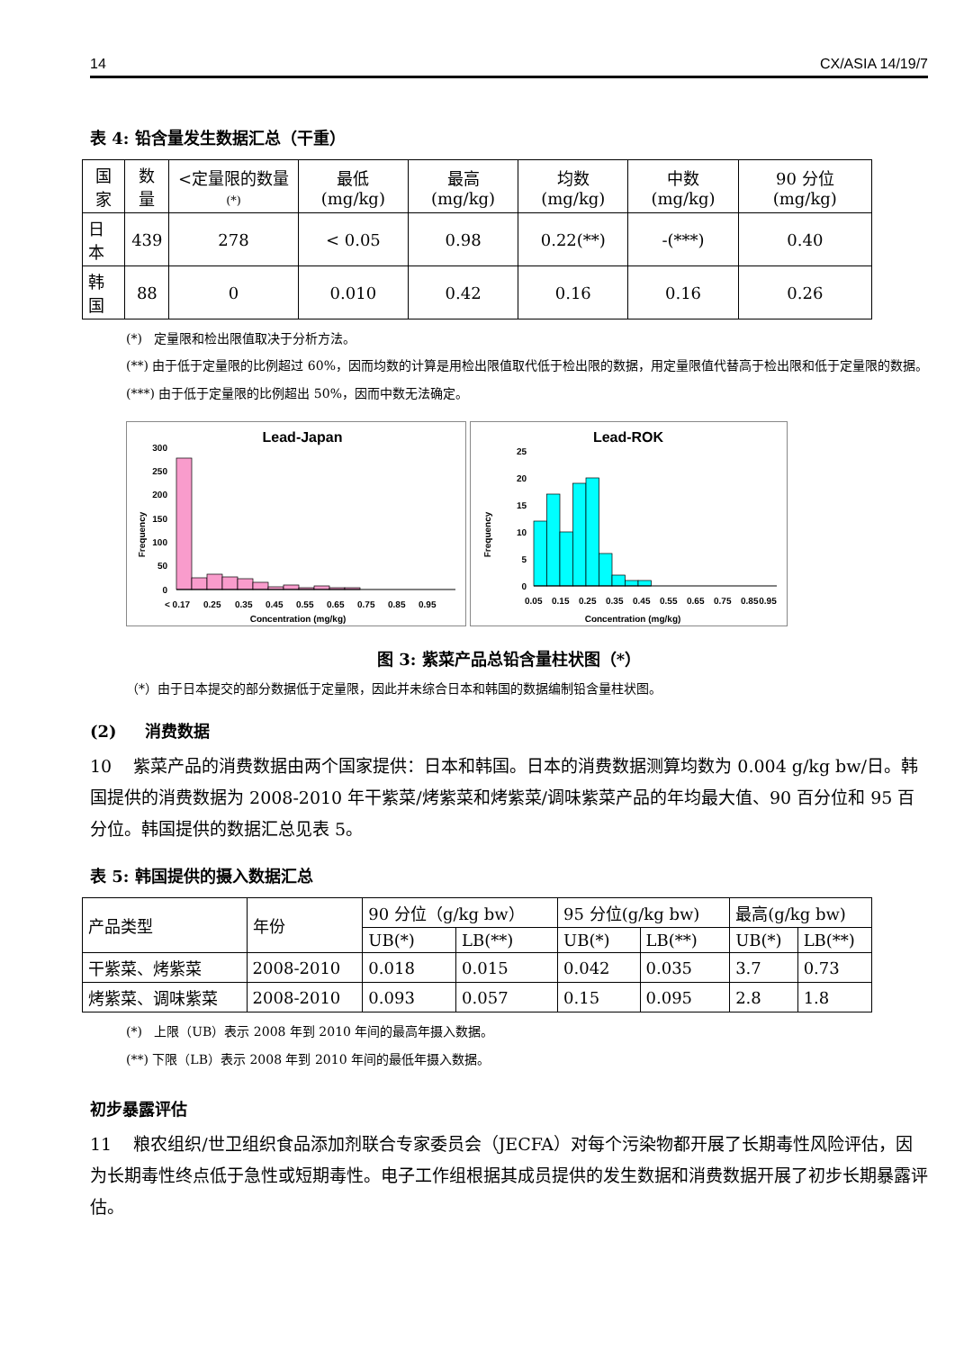14 CX/ASIA 14/19/7
表 4: 铅含量发生数据汇总（干重）
| 国家 | 数量 | <定量限的数量 (*) | 最低 (mg/kg) | 最高 (mg/kg) | 均数 (mg/kg) | 中数 (mg/kg) | 90 分位 (mg/kg) |
| --- | --- | --- | --- | --- | --- | --- | --- |
| 日本 | 439 | 278 | < 0.05 | 0.98 | 0.22(**) | -(***) | 0.40 |
| 韩国 | 88 | 0 | 0.010 | 0.42 | 0.16 | 0.16 | 0.26 |
(*) 定量限和检出限值取决于分析方法。
(**) 由于低于定量限的比例超过 60%，因而均数的计算是用检出限值取代低于检出限的数据，用定量限值代替高于检出限和低于定量限的数据。
(***) 由于低于定量限的比例超出 50%，因而中数无法确定。
Lead-Japan
Frequency
0
50
100
150
200
250
300
< 0.17
0.25
0.35
0.45
0.55
0.65
0.75
0.85
0.95
Concentration (mg/kg)
Lead-ROK
Frequency
0
5
10
15
20
25
0.05
0.15
0.25
0.35
0.45
0.55
0.65
0.75
0.85
0.95
Concentration (mg/kg)
图 3: 紫菜产品总铅含量柱状图（*）
（*）由于日本提交的部分数据低于定量限，因此并未综合日本和韩国的数据编制铅含量柱状图。
(2) 消费数据
10 紫菜产品的消费数据由两个国家提供：日本和韩国。日本的消费数据测算均数为 0.004 g/kg bw/日。韩国提供的消费数据为 2008-2010 年干紫菜/烤紫菜和烤紫菜/调味紫菜产品的年均最大值、90 百分位和 95 百分位。韩国提供的数据汇总见表 5。
表 5: 韩国提供的摄入数据汇总
| 产品类型 | 年份 | 90 分位（g/kg bw） | | 95 分位(g/kg bw) | | 最高(g/kg bw) | |
| --- | --- | --- | --- | --- | --- | --- | --- |
| | | UB(*) | LB(**) | UB(*) | LB(**) | UB(*) | LB(**) |
| 干紫菜、烤紫菜 | 2008-2010 | 0.018 | 0.015 | 0.042 | 0.035 | 3.7 | 0.73 |
| 烤紫菜、调味紫菜 | 2008-2010 | 0.093 | 0.057 | 0.15 | 0.095 | 2.8 | 1.8 |
(*) 上限（UB）表示 2008 年到 2010 年间的最高年摄入数据。
(**) 下限（LB）表示 2008 年到 2010 年间的最低年摄入数据。
初步暴露评估
11 粮农组织/世卫组织食品添加剂联合专家委员会（JECFA）对每个污染物都开展了长期毒性风险评估，因为长期毒性终点低于急性或短期毒性。电子工作组根据其成员提供的发生数据和消费数据开展了初步长期暴露评估。